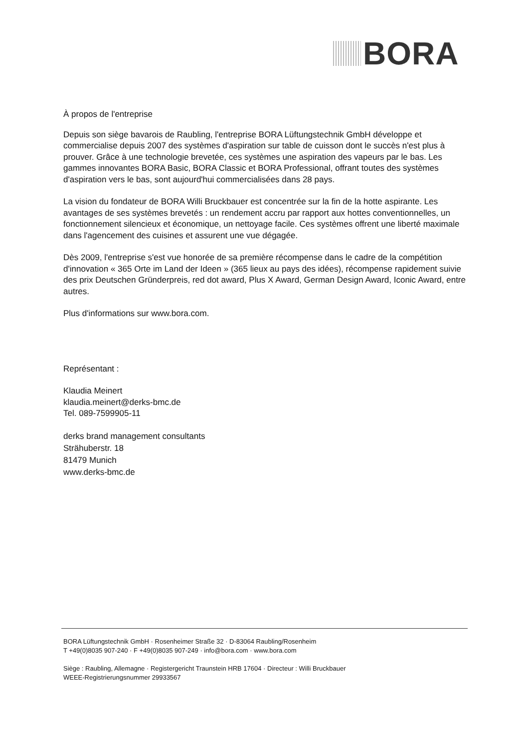BORA
À propos de l'entreprise
Depuis son siège bavarois de Raubling, l'entreprise BORA Lüftungstechnik GmbH développe et commercialise depuis 2007 des systèmes d'aspiration sur table de cuisson dont le succès n'est plus à prouver. Grâce à une technologie brevetée, ces systèmes une aspiration des vapeurs par le bas. Les gammes innovantes BORA Basic, BORA Classic et BORA Professional, offrant toutes des systèmes d'aspiration vers le bas, sont aujourd'hui commercialisées dans 28 pays.
La vision du fondateur de BORA Willi Bruckbauer est concentrée sur la fin de la hotte aspirante. Les avantages de ses systèmes brevetés : un rendement accru par rapport aux hottes conventionnelles, un fonctionnement silencieux et économique, un nettoyage facile. Ces systèmes offrent une liberté maximale dans l'agencement des cuisines et assurent une vue dégagée.
Dès 2009, l'entreprise s'est vue honorée de sa première récompense dans le cadre de la compétition d'innovation « 365 Orte im Land der Ideen » (365 lieux au pays des idées), récompense rapidement suivie des prix Deutschen Gründerpreis, red dot award, Plus X Award, German Design Award, Iconic Award, entre autres.
Plus d'informations sur www.bora.com.
Représentant :
Klaudia Meinert
klaudia.meinert@derks-bmc.de
Tel. 089-7599905-11
derks brand management consultants
Strähuberstr. 18
81479 Munich
www.derks-bmc.de
BORA Lüftungstechnik GmbH · Rosenheimer Straße 32 · D-83064 Raubling/Rosenheim
T +49(0)8035 907-240 · F +49(0)8035 907-249 · info@bora.com · www.bora.com
Siège : Raubling, Allemagne · Registergericht Traunstein HRB 17604 · Directeur : Willi Bruckbauer
WEEE-Registrierungsnummer 29933567